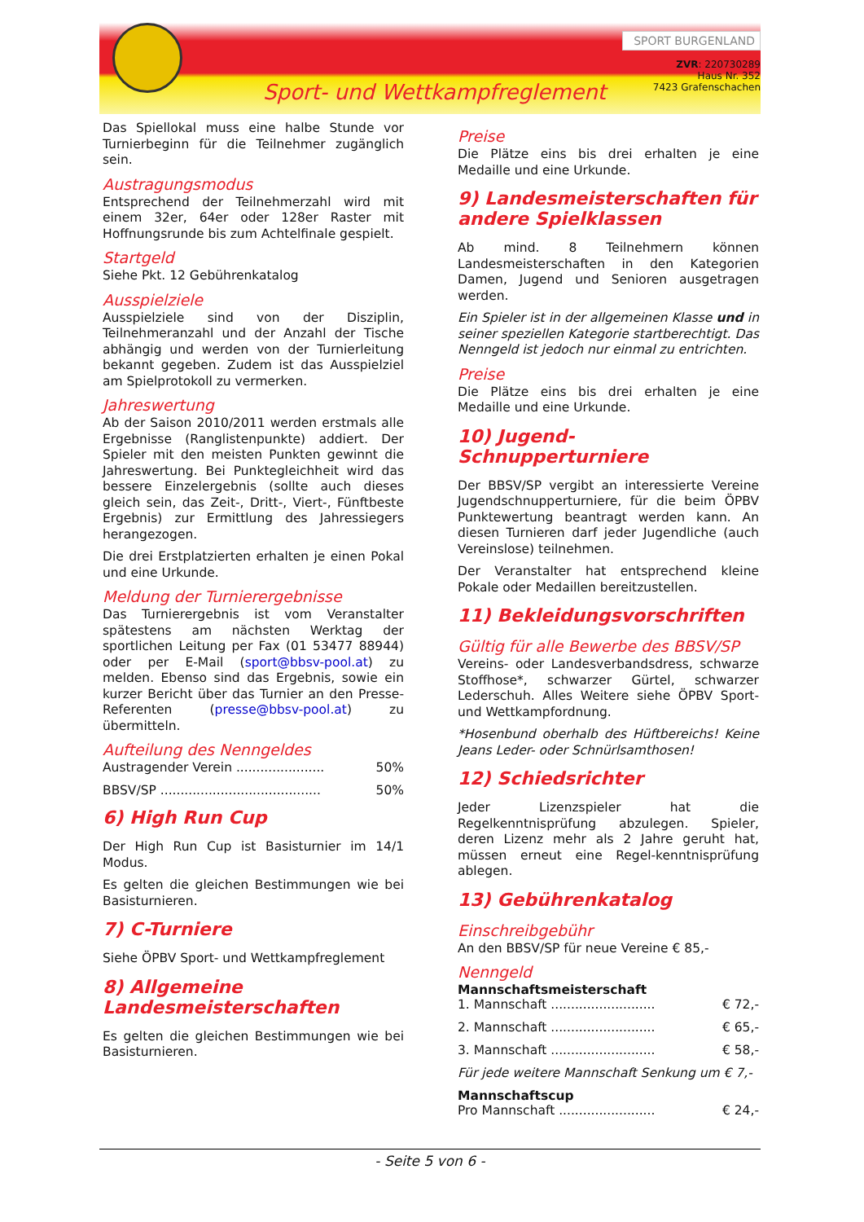Sport- und Wettkampfreglement
SPORT BURGENLAND
ZVR: 220730289
Haus Nr. 352
7423 Grafenschachen
Das Spiellokal muss eine halbe Stunde vor Turnierbeginn für die Teilnehmer zugänglich sein.
Austragungsmodus
Entsprechend der Teilnehmerzahl wird mit einem 32er, 64er oder 128er Raster mit Hoffnungsrunde bis zum Achtelfinale gespielt.
Startgeld
Siehe Pkt. 12 Gebührenkatalog
Ausspielziele
Ausspielziele sind von der Disziplin, Teilnehmeranzahl und der Anzahl der Tische abhängig und werden von der Turnierleitung bekannt gegeben. Zudem ist das Ausspielziel am Spielprotokoll zu vermerken.
Jahreswertung
Ab der Saison 2010/2011 werden erstmals alle Ergebnisse (Ranglistenpunkte) addiert. Der Spieler mit den meisten Punkten gewinnt die Jahreswertung. Bei Punktegleichheit wird das bessere Einzelergebnis (sollte auch dieses gleich sein, das Zeit-, Dritt-, Viert-, Fünftbeste Ergebnis) zur Ermittlung des Jahressiegers herangezogen.
Die drei Erstplatzierten erhalten je einen Pokal und eine Urkunde.
Meldung der Turnierergebnisse
Das Turnierergebnis ist vom Veranstalter spätestens am nächsten Werktag der sportlichen Leitung per Fax (01 53477 88944) oder per E-Mail (sport@bbsv-pool.at) zu melden. Ebenso sind das Ergebnis, sowie ein kurzer Bericht über das Turnier an den Presse-Referenten (presse@bbsv-pool.at) zu übermitteln.
Aufteilung des Nenngeldes
Austragender Verein ...................... 50%
BBSV/SP ........................................ 50%
6) High Run Cup
Der High Run Cup ist Basisturnier im 14/1 Modus.
Es gelten die gleichen Bestimmungen wie bei Basisturnieren.
7) C-Turniere
Siehe ÖPBV Sport- und Wettkampfreglement
8) Allgemeine Landesmeisterschaften
Es gelten die gleichen Bestimmungen wie bei Basisturnieren.
Preise
Die Plätze eins bis drei erhalten je eine Medaille und eine Urkunde.
9) Landesmeisterschaften für andere Spielklassen
Ab mind. 8 Teilnehmern können Landesmeisterschaften in den Kategorien Damen, Jugend und Senioren ausgetragen werden.
Ein Spieler ist in der allgemeinen Klasse und in seiner speziellen Kategorie startberechtigt. Das Nenngeld ist jedoch nur einmal zu entrichten.
Preise
Die Plätze eins bis drei erhalten je eine Medaille und eine Urkunde.
10) Jugend-Schnupperturniere
Der BBSV/SP vergibt an interessierte Vereine Jugendschnupperturniere, für die beim ÖPBV Punktewertung beantragt werden kann. An diesen Turnieren darf jeder Jugendliche (auch Vereinslose) teilnehmen.
Der Veranstalter hat entsprechend kleine Pokale oder Medaillen bereitzustellen.
11) Bekleidungsvorschriften
Gültig für alle Bewerbe des BBSV/SP
Vereins- oder Landesverbandsdress, schwarze Stoffhose*, schwarzer Gürtel, schwarzer Lederschuh. Alles Weitere siehe ÖPBV Sport- und Wettkampfordnung.
*Hosenbund oberhalb des Hüftbereichs! Keine Jeans Leder- oder Schnürlsamthosen!
12) Schiedsrichter
Jeder Lizenzspieler hat die Regelkenntnisprüfung abzulegen. Spieler, deren Lizenz mehr als 2 Jahre geruht hat, müssen erneut eine Regel-kenntnisprüfung ablegen.
13) Gebührenkatalog
Einschreibgebühr
An den BBSV/SP für neue Vereine € 85,-
Nenngeld
Mannschaftsmeisterschaft
1. Mannschaft .......................... € 72,-
2. Mannschaft .......................... € 65,-
3. Mannschaft .......................... € 58,-
Für jede weitere Mannschaft Senkung um € 7,-
Mannschaftscup
Pro Mannschaft ........................ € 24,-
- Seite 5 von 6 -